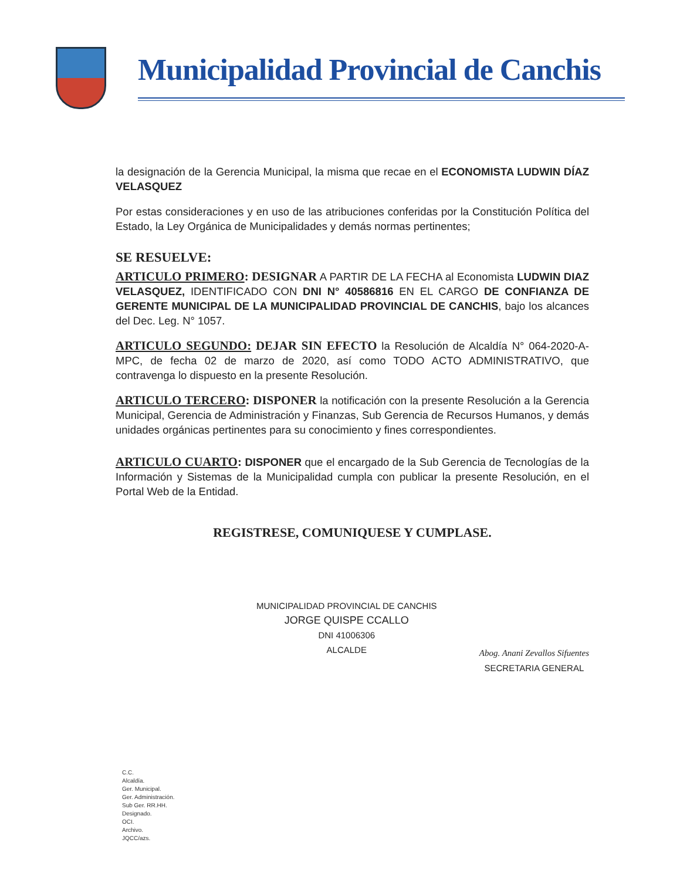Municipalidad Provincial de Canchis
la designación de la Gerencia Municipal, la misma que recae en el ECONOMISTA LUDWIN DÍAZ VELASQUEZ
Por estas consideraciones y en uso de las atribuciones conferidas por la Constitución Política del Estado, la Ley Orgánica de Municipalidades y demás normas pertinentes;
SE RESUELVE:
ARTICULO PRIMERO: DESIGNAR A PARTIR DE LA FECHA al Economista LUDWIN DIAZ VELASQUEZ, IDENTIFICADO CON DNI N° 40586816 EN EL CARGO DE CONFIANZA DE GERENTE MUNICIPAL DE LA MUNICIPALIDAD PROVINCIAL DE CANCHIS, bajo los alcances del Dec. Leg. N° 1057.
ARTICULO SEGUNDO: DEJAR SIN EFECTO la Resolución de Alcaldía N° 064-2020-A-MPC, de fecha 02 de marzo de 2020, así como TODO ACTO ADMINISTRATIVO, que contravenga lo dispuesto en la presente Resolución.
ARTICULO TERCERO: DISPONER la notificación con la presente Resolución a la Gerencia Municipal, Gerencia de Administración y Finanzas, Sub Gerencia de Recursos Humanos, y demás unidades orgánicas pertinentes para su conocimiento y fines correspondientes.
ARTICULO CUARTO: DISPONER que el encargado de la Sub Gerencia de Tecnologías de la Información y Sistemas de la Municipalidad cumpla con publicar la presente Resolución, en el Portal Web de la Entidad.
REGISTRESE, COMUNIQUESE Y CUMPLASE.
MUNICIPALIDAD PROVINCIAL DE CANCHIS
JORGE QUISPE CCALLO
DNI 41006306
ALCALDE
Abog. Anani Zevallos Sifuentes
SECRETARIA GENERAL
C.C.
Alcaldía.
Ger. Municipal.
Ger. Administración.
Sub Ger. RR.HH.
Designado.
OCI.
Archivo.
JQCC/azs.